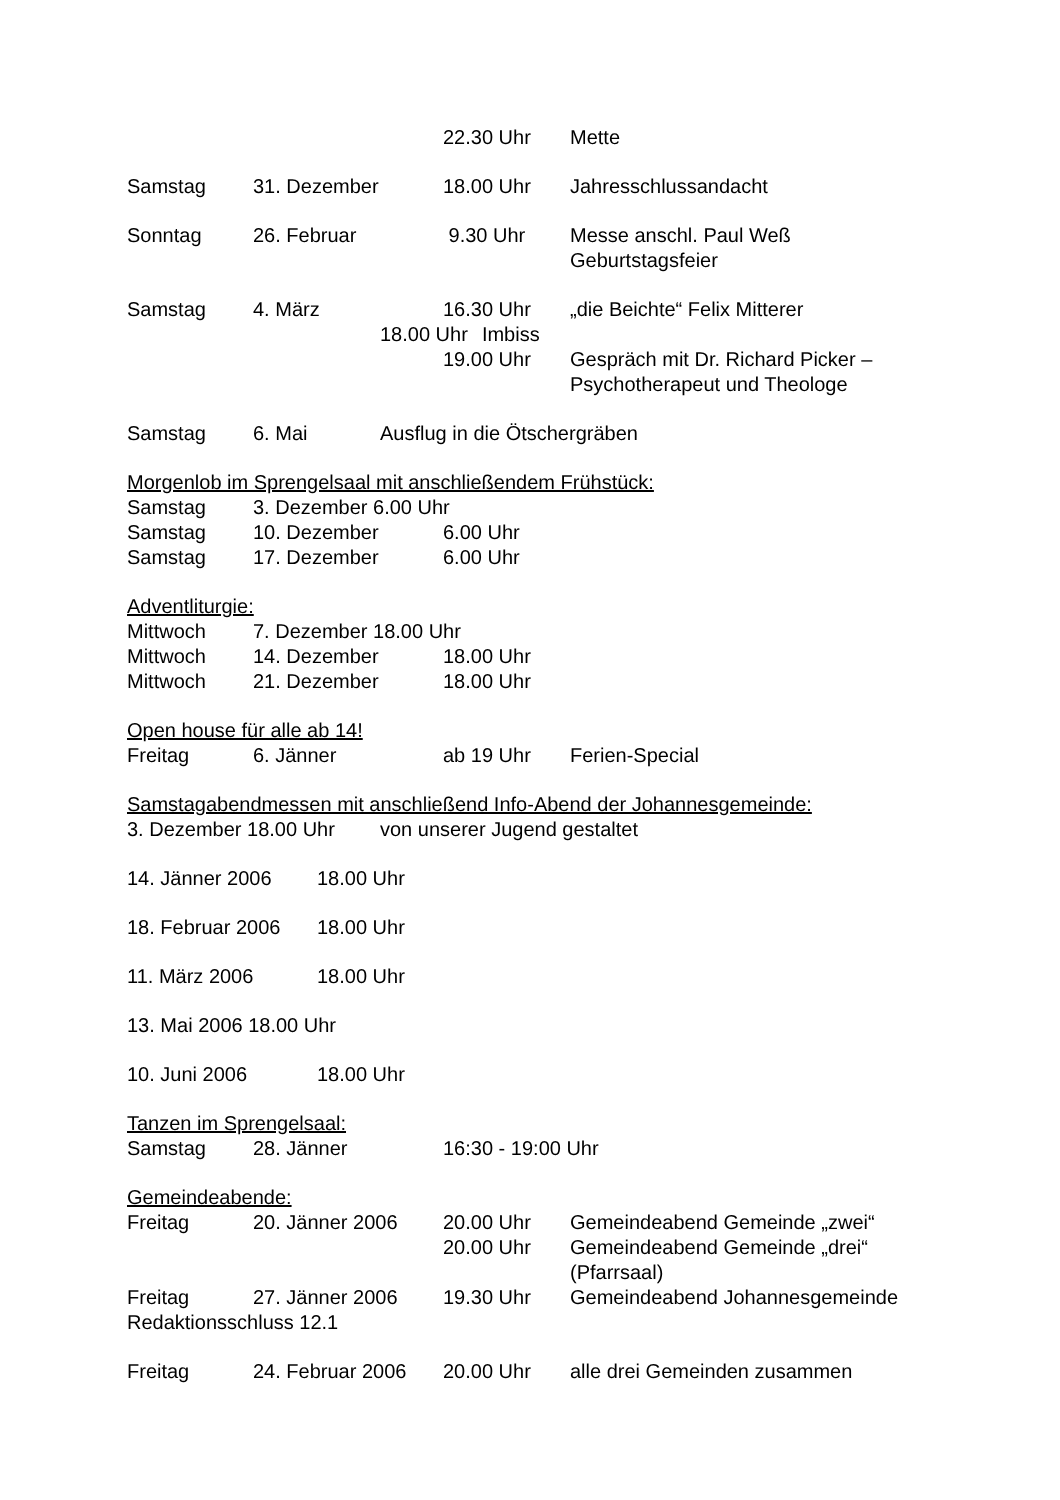22.30 Uhr Mette
Samstag 31. Dezember 18.00 Uhr Jahresschlussandacht
Sonntag 26. Februar 9.30 Uhr Messe anschl. Paul Weß
Geburtstagsfeier
Samstag 4. März 16.30 Uhr „die Beichte“ Felix Mitterer
18.00 Uhr Imbiss
19.00 Uhr Gespräch mit Dr. Richard Picker –
Psychotherapeut und Theologe
Samstag 6. Mai Ausflug in die Ötschergräben
Morgenlob im Sprengelsaal mit anschließendem Frühstück:
Samstag 3. Dezember 6.00 Uhr
Samstag 10. Dezember 6.00 Uhr
Samstag 17. Dezember 6.00 Uhr
Adventliturgie:
Mittwoch 7. Dezember 18.00 Uhr
Mittwoch 14. Dezember 18.00 Uhr
Mittwoch 21. Dezember 18.00 Uhr
Open house für alle ab 14!
Freitag 6. Jänner ab 19 Uhr Ferien-Special
Samstagabendmessen mit anschließend Info-Abend der Johannesgemeinde:
3. Dezember 18.00 Uhr von unserer Jugend gestaltet
14. Jänner 2006 18.00 Uhr
18. Februar 2006 18.00 Uhr
11. März 2006 18.00 Uhr
13. Mai 2006 18.00 Uhr
10. Juni 2006 18.00 Uhr
Tanzen im Sprengelsaal:
Samstag 28. Jänner 16:30 - 19:00 Uhr
Gemeindeabende:
Freitag 20. Jänner 2006 20.00 Uhr Gemeindeabend Gemeinde „zwei“
20.00 Uhr Gemeindeabend Gemeinde „drei“
(Pfarrsaal)
Freitag 27. Jänner 2006 19.30 Uhr Gemeindeabend Johannesgemeinde
Redaktionsschluss 12.1
Freitag 24. Februar 2006 20.00 Uhr alle drei Gemeinden zusammen